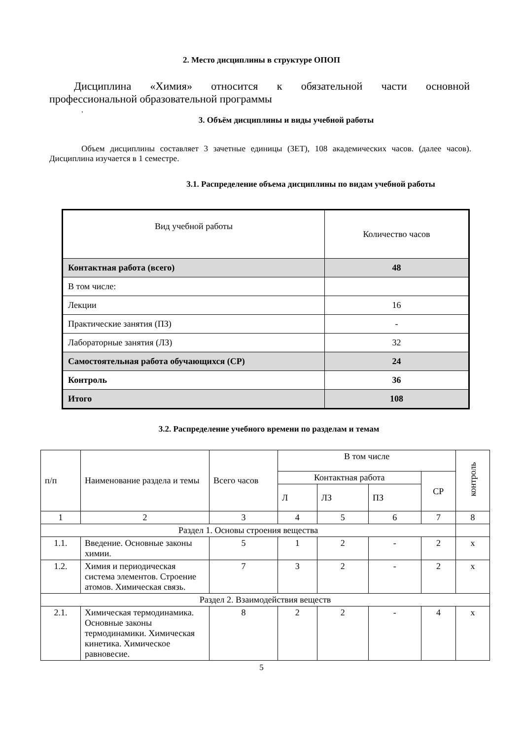2. Место дисциплины в структуре ОПОП
Дисциплина «Химия» относится к обязательной части основной
профессиональной образовательной программы
.
3. Объём дисциплины и виды учебной работы
Объем дисциплины составляет 3 зачетные единицы (ЗЕТ), 108 академических часов. (далее часов). Дисциплина изучается в 1 семестре.
3.1. Распределение объема дисциплины по видам учебной работы
| Вид учебной работы | Количество часов |
| Контактная работа (всего) | 48 |
| В том числе: | |
| Лекции | 16 |
| Практические занятия (ПЗ) | - |
| Лабораторные занятия (ЛЗ) | 32 |
| Самостоятельная работа обучающихся (СР) | 24 |
| Контроль | 36 |
| Итого | 108 |
3.2. Распределение учебного времени по разделам и темам
| п/п | Наименование раздела и темы | Всего часов | В том числе | | | | контроль |
| | | | Контактная работа | | | СР | |
| | | | Л | ЛЗ | ПЗ | | |
| 1 | 2 | 3 | 4 | 5 | 6 | 7 | 8 |
| Раздел 1. Основы строения вещества | | | | | | | |
| 1.1. | Введение. Основные законы химии. | 5 | 1 | 2 | - | 2 | х |
| 1.2. | Химия и периодическая система элементов. Строение атомов. Химическая связь. | 7 | 3 | 2 | - | 2 | х |
| Раздел 2. Взаимодействия веществ | | | | | | | |
| 2.1. | Химическая термодинамика. Основные законы термодинамики. Химическая кинетика. Химическое равновесие. | 8 | 2 | 2 | - | 4 | х |
5